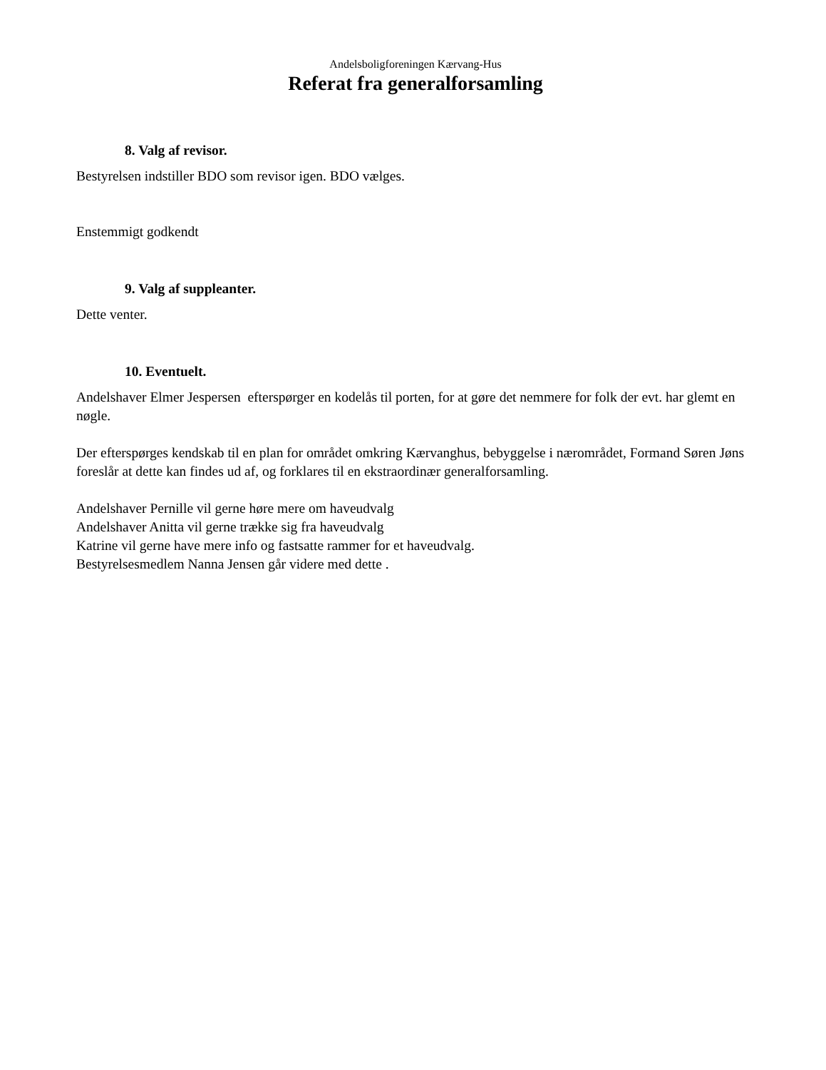Andelsboligforeningen Kærvang-Hus
Referat fra generalforsamling
8. Valg af revisor.
Bestyrelsen indstiller BDO som revisor igen. BDO vælges.
Enstemmigt godkendt
9. Valg af suppleanter.
Dette venter.
10. Eventuelt.
Andelshaver Elmer Jespersen efterspørger en kodelås til porten, for at gøre det nemmere for folk der evt. har glemt en nøgle.
Der efterspørges kendskab til en plan for området omkring Kærvanghus, bebyggelse i nærområdet, Formand Søren Jøns foreslår at dette kan findes ud af, og forklares til en ekstraordinær generalforsamling.
Andelshaver Pernille vil gerne høre mere om haveudvalg
Andelshaver Anitta vil gerne trække sig fra haveudvalg
Katrine vil gerne have mere info og fastsatte rammer for et haveudvalg.
Bestyrelsesmedlem Nanna Jensen går videre med dette .